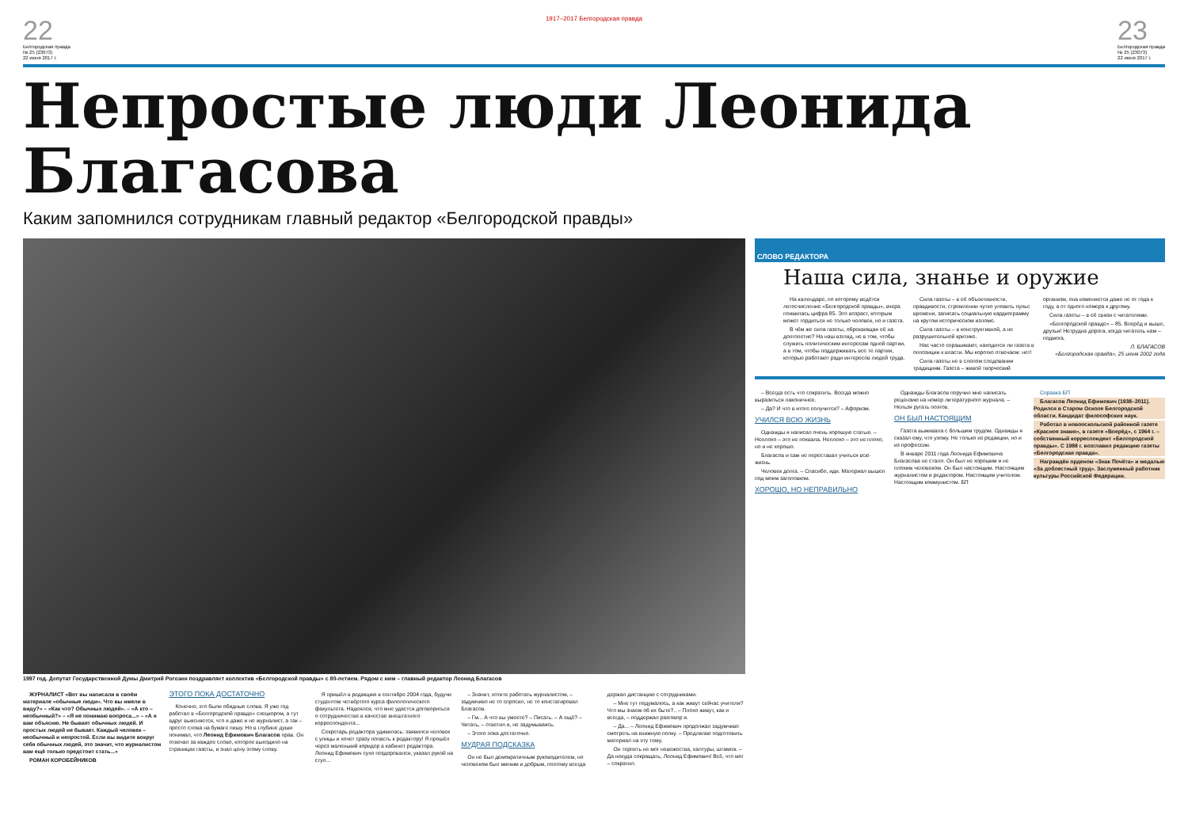22
Белгородская правда
№ 25 (23073)
22 июня 2017 г.
1917–2017 Белгородская правда
23
Белгородская правда
№ 25 (23073)
22 июня 2017 г.
Непростые люди Леонида Благасова
Каким запомнился сотрудникам главный редактор «Белгородской правды»
1997 год. Депутат Государственной Думы Дмитрий Рогозин поздравляет коллектив «Белгородской правды» с 80-летием. Рядом с ним – главный редактор Леонид Благасов
ЖУРНАЛИСТ «Вот вы написали в своём материале «обычные люди». Что вы имели в виду?» – «Как что? Обычных людей». – «А кто – необычный?» – «Я не понимаю вопроса...» – «А я вам объясню. Не бывает обычных людей. И простых людей не бывает. Каждый человек – необычный и непростой. Если вы видите вокруг себя обычных людей, это значит, что журналистом вам ещё только предстоит стать...»
РОМАН КОРОБЕЙНИКОВ
ЭТОГО ПОКА ДОСТАТОЧНО
Конечно, это были обидные слова. Я уже год работал в «Белгородской правде» спецкором, а тут вдруг выясняется, что я даже и не журналист, а так – просто слова на бумаге пишу. Но в глубине души понимал, что Леонид Ефимович Благасов прав. Он отвечал за каждое слово, которое выходило на страницах газеты, и знал цену этому слову.
Я пришёл в редакцию в сентябре 2004 года, будучи студентом четвёртого курса филологического факультета. Надеялся, что мне удастся договориться о сотрудничестве в качестве внештатного корреспондента...
Секретарь редактора удивилась: заявился человек с улицы и хочет сразу попасть к редактору! Я прошёл через маленький коридор в кабинет редактора. Леонид Ефимович сухо поздоровался, указал рукой на стул...
– Значит, хотите работать журналистом, – задумчиво не то спросил, не то констатировал Благасов.
– Гм... А что вы умеете? – Писать. – А ещё? – Читать, – ответил я, не задумываясь.
– Этого пока достаточно.
МУДРАЯ ПОДСКАЗКА
Он не был демократичным руководителем, но человеком был мягким и добрым, поэтому всегда держал дистанцию с сотрудниками.
– Мне тут подумалось, а как живут сейчас учителя? Что мы знаем об их быте?.. – Плохо живут, как и всегда, – поддержал разговор я.
– Да... – Леонид Ефимович продолжал задумчиво смотреть на книжную полку. – Предлагаю подготовить материал на эту тему.
Он терпеть не мог невежества, халтуры, штампа. – Да некуда сокращать, Леонид Ефимович! Всё, что мог – сократил.
СЛОВО РЕДАКТОРА
Наша сила, знанье и оружие
На календаре, по которому ведётся летосчисление «Белгородской правды», вчера появилась цифра 85. Это возраст, которым может гордиться не только человек, но и газета.
В чём же сила газеты, обрекающая её на долголетие? На наш взгляд, не в том, чтобы служить политическим интересам одной партии, а в том, чтобы поддерживать все те партии, которые работают ради интересов людей труда.
Сила газеты – в её объективности, правдивости, стремлении чутко уловить пульс времени, записать социальную кардиограмму на крутом историческом изломе.
Сила газеты – в конструктивной, а не разрушительной критике.
Нас часто спрашивают, находится ли газета в оппозиции к власти. Мы коротко отвечаем: нет!
Сила газеты не в слепом следовании традициям. Газета – живой творческий организм, она изменяется даже не от года к году, а от одного номера к другому.
Сила газеты – в её связи с читателями.
«Белгородской правде» – 85. Вперёд и выше, друзья! Нетрудна дорога, когда читатель нам – подмога.
Л. БЛАГАСОВ
«Белгородская правда», 25 июня 2002 года
– Всегда есть что сократить. Всегда можно выразиться лаконичнее.
– Да? И что в итоге получится? – Афоризм.
УЧИЛСЯ ВСЮ ЖИЗНЬ
Однажды я написал очень хорошую статью. – Неплохо – это не похвала. Неплохо – это не плохо, но и не хорошо.
Благасов и сам не переставал учиться всю жизнь.
Человек долга. – Спасибо, иди. Материал вышел под моим заголовком.
ХОРОШО, НО НЕПРАВИЛЬНО
Однажды Благасов поручил мне написать рецензию на номер литературного журнала. – Нельзя ругать поэтов.
ОН БЫЛ НАСТОЯЩИМ
Газета выживала с большим трудом. Однажды я сказал ему, что ухожу. Не только из редакции, но и из профессии.
В январе 2011 года Леонида Ефимовича Благасова не стало. Он был не хорошим и не плохим человеком. Он был настоящим. Настоящим журналистом и редактором. Настоящим учителем. Настоящим коммунистом. БП
Справка БП
Благасов Леонид Ефимович (1938–2011). Родился в Старом Осколе Белгородской области. Кандидат философских наук.
Работал в новооскольской районной газете «Красное знамя», в газете «Вперёд», с 1964 г. – собственный корреспондент «Белгородской правды». С 1988 г. возглавил редакцию газеты «Белгородская правда».
Награждён орденом «Знак Почёта» и медалью «За доблестный труд». Заслуженный работник культуры Российской Федерации.